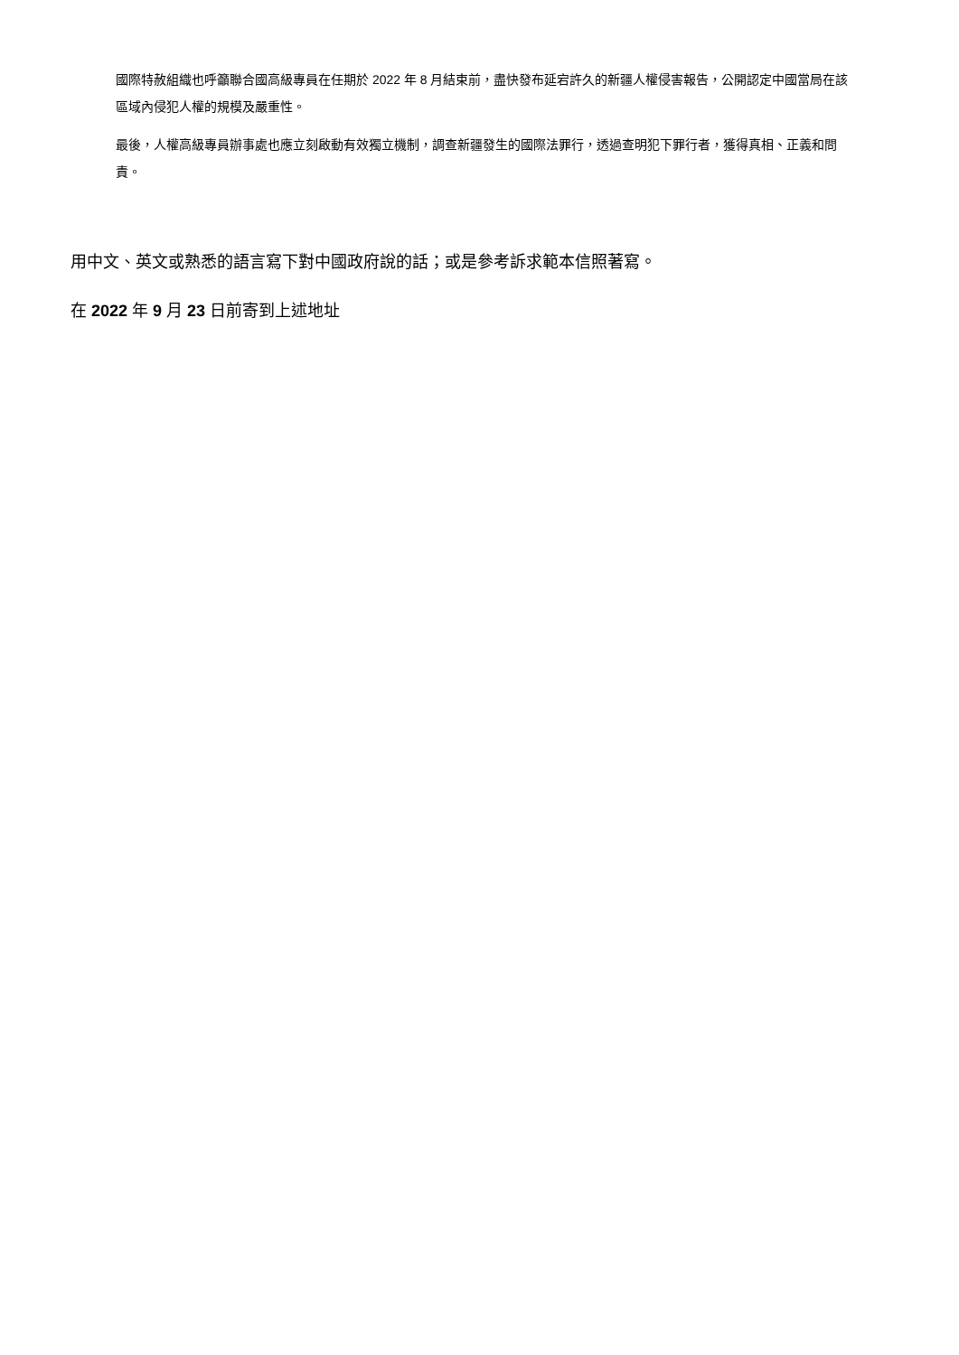國際特赦組織也呼籲聯合國高級專員在任期於 2022 年 8 月結束前，盡快發布延宕許久的新疆人權侵害報告，公開認定中國當局在該區域內侵犯人權的規模及嚴重性。
最後，人權高級專員辦事處也應立刻啟動有效獨立機制，調查新疆發生的國際法罪行，透過查明犯下罪行者，獲得真相、正義和問責。
用中文、英文或熟悉的語言寫下對中國政府說的話；或是參考訴求範本信照著寫。
在 2022 年 9 月 23 日前寄到上述地址